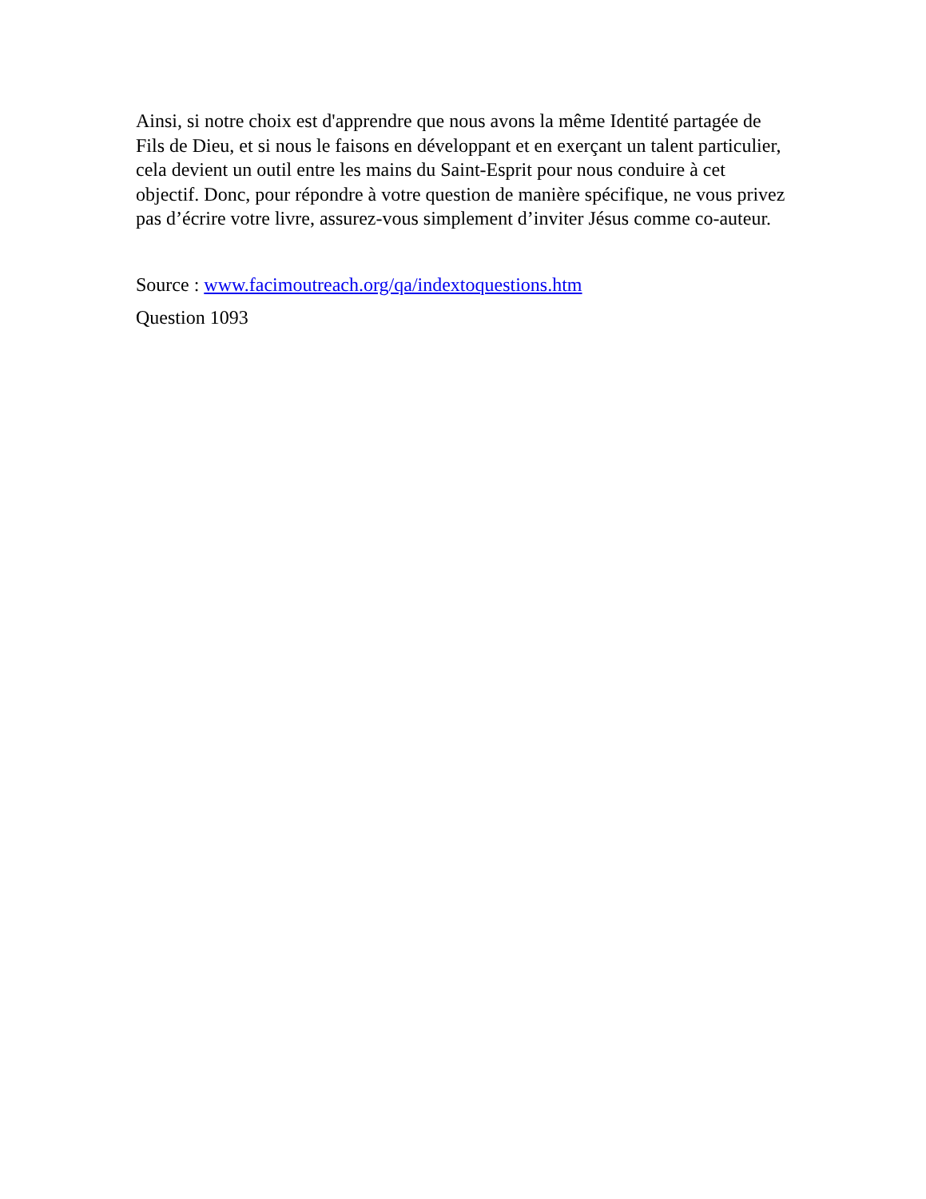Ainsi, si notre choix est d'apprendre que nous avons la même Identité partagée de Fils de Dieu, et si nous le faisons en développant et en exerçant un talent particulier, cela devient un outil entre les mains du Saint-Esprit pour nous conduire à cet objectif. Donc, pour répondre à votre question de manière spécifique, ne vous privez pas d’écrire votre livre, assurez-vous simplement d’inviter Jésus comme co-auteur.
Source : www.facimoutreach.org/qa/indextoquestions.htm
Question 1093